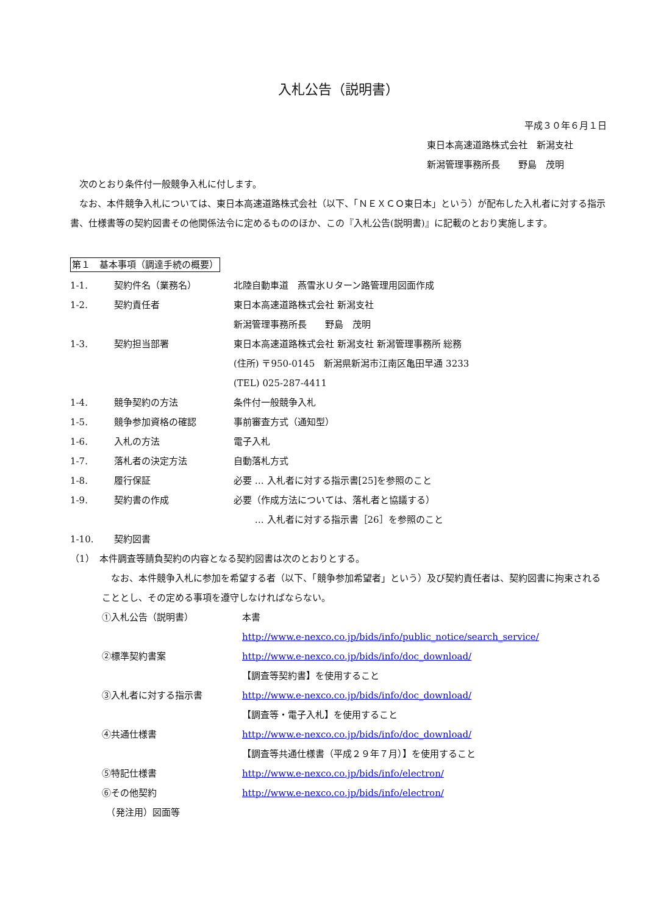入札公告（説明書）
平成３０年６月１日
東日本高速道路株式会社　新潟支社
新潟管理事務所長　　野島　茂明
　次のとおり条件付一般競争入札に付します。
　なお、本件競争入札については、東日本高速道路株式会社（以下、「ＮＥＸＣＯ東日本」という）が配布した入札者に対する指示書、仕様書等の契約図書その他関係法令に定めるもののほか、この『入札公告(説明書)』に記載のとおり実施します。
第１　基本事項（調達手続の概要）
1‐1. 契約件名（業務名） 北陸自動車道　燕雪氷Ｕターン路管理用図面作成
1‐2. 契約責任者 東日本高速道路株式会社 新潟支社
新潟管理事務所長　　野島　茂明
1‐3. 契約担当部署 東日本高速道路株式会社 新潟支社 新潟管理事務所 総務
(住所) 〒950-0145　新潟県新潟市江南区亀田早通 3233
(TEL) 025-287-4411
1‐4. 競争契約の方法 条件付一般競争入札
1‐5. 競争参加資格の確認 事前審査方式（通知型）
1‐6. 入札の方法 電子入札
1‐7. 落札者の決定方法 自動落札方式
1‐8. 履行保証 必要 … 入札者に対する指示書[25]を参照のこと
1‐9. 契約書の作成 必要（作成方法については、落札者と協議する）
　　 … 入札者に対する指示書［26］を参照のこと
1‐10. 契約図書
（1）　本件調査等請負契約の内容となる契約図書は次のとおりとする。
　なお、本件競争入札に参加を希望する者（以下、「競争参加希望者」という）及び契約責任者は、契約図書に拘束されることとし、その定める事項を遵守しなければならない。
①入札公告（説明書） 本書
http://www.e-nexco.co.jp/bids/info/public_notice/search_service/
②標準契約書案 http://www.e-nexco.co.jp/bids/info/doc_download/
【調査等契約書】を使用すること
③入札者に対する指示書 http://www.e-nexco.co.jp/bids/info/doc_download/
【調査等・電子入札】を使用すること
④共通仕様書 http://www.e-nexco.co.jp/bids/info/doc_download/
【調査等共通仕様書（平成２９年７月）】を使用すること
⑤特記仕様書 http://www.e-nexco.co.jp/bids/info/electron/
⑥その他契約
　（発注用）図面等 http://www.e-nexco.co.jp/bids/info/electron/